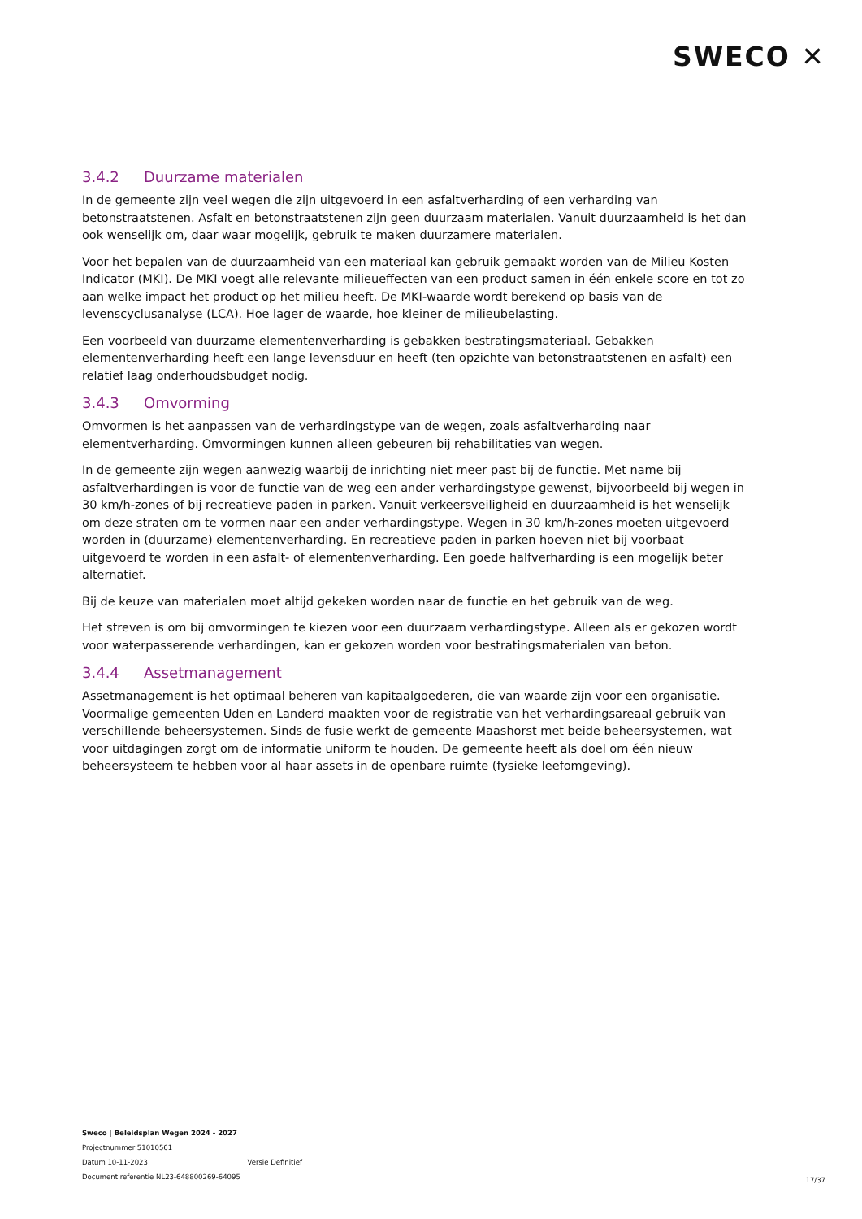SWECO ✕
3.4.2 Duurzame materialen
In de gemeente zijn veel wegen die zijn uitgevoerd in een asfaltverharding of een verharding van betonstraatstenen. Asfalt en betonstraatstenen zijn geen duurzaam materialen. Vanuit duurzaamheid is het dan ook wenselijk om, daar waar mogelijk, gebruik te maken duurzamere materialen.
Voor het bepalen van de duurzaamheid van een materiaal kan gebruik gemaakt worden van de Milieu Kosten Indicator (MKI). De MKI voegt alle relevante milieueffecten van een product samen in één enkele score en tot zo aan welke impact het product op het milieu heeft. De MKI-waarde wordt berekend op basis van de levenscyclusanalyse (LCA). Hoe lager de waarde, hoe kleiner de milieubelasting.
Een voorbeeld van duurzame elementenverharding is gebakken bestratingsmateriaal. Gebakken elementenverharding heeft een lange levensduur en heeft (ten opzichte van betonstraatstenen en asfalt) een relatief laag onderhoudsbudget nodig.
3.4.3 Omvorming
Omvormen is het aanpassen van de verhardingstype van de wegen, zoals asfaltverharding naar elementverharding. Omvormingen kunnen alleen gebeuren bij rehabilitaties van wegen.
In de gemeente zijn wegen aanwezig waarbij de inrichting niet meer past bij de functie. Met name bij asfaltverhardingen is voor de functie van de weg een ander verhardingstype gewenst, bijvoorbeeld bij wegen in 30 km/h-zones of bij recreatieve paden in parken. Vanuit verkeersveiligheid en duurzaamheid is het wenselijk om deze straten om te vormen naar een ander verhardingstype. Wegen in 30 km/h-zones moeten uitgevoerd worden in (duurzame) elementenverharding. En recreatieve paden in parken hoeven niet bij voorbaat uitgevoerd te worden in een asfalt- of elementenverharding. Een goede halfverharding is een mogelijk beter alternatief.
Bij de keuze van materialen moet altijd gekeken worden naar de functie en het gebruik van de weg.
Het streven is om bij omvormingen te kiezen voor een duurzaam verhardingstype. Alleen als er gekozen wordt voor waterpasserende verhardingen, kan er gekozen worden voor bestratingsmaterialen van beton.
3.4.4 Assetmanagement
Assetmanagement is het optimaal beheren van kapitaalgoederen, die van waarde zijn voor een organisatie. Voormalige gemeenten Uden en Landerd maakten voor de registratie van het verhardingsareaal gebruik van verschillende beheersystemen. Sinds de fusie werkt de gemeente Maashorst met beide beheersystemen, wat voor uitdagingen zorgt om de informatie uniform te houden. De gemeente heeft als doel om één nieuw beheersysteem te hebben voor al haar assets in de openbare ruimte (fysieke leefomgeving).
Sweco | Beleidsplan Wegen 2024 - 2027
Projectnummer 51010561
Datum 10-11-2023 Versie Definitief
Document referentie NL23-648800269-64095
17/37